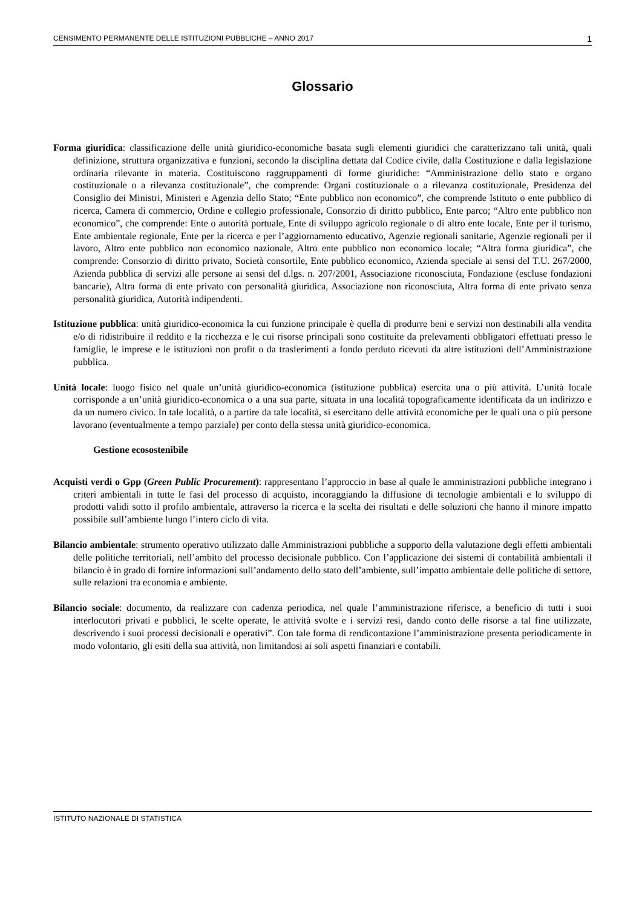CENSIMENTO PERMANENTE DELLE ISTITUZIONI PUBBLICHE – ANNO 2017 1
Glossario
Forma giuridica: classificazione delle unità giuridico-economiche basata sugli elementi giuridici che caratterizzano tali unità, quali definizione, struttura organizzativa e funzioni, secondo la disciplina dettata dal Codice civile, dalla Costituzione e dalla legislazione ordinaria rilevante in materia. Costituiscono raggruppamenti di forme giuridiche: “Amministrazione dello stato e organo costituzionale o a rilevanza costituzionale”, che comprende: Organi costituzionale o a rilevanza costituzionale, Presidenza del Consiglio dei Ministri, Ministeri e Agenzia dello Stato; “Ente pubblico non economico”, che comprende Istituto o ente pubblico di ricerca, Camera di commercio, Ordine e collegio professionale, Consorzio di diritto pubblico, Ente parco; “Altro ente pubblico non economico”, che comprende: Ente o autorità portuale, Ente di sviluppo agricolo regionale o di altro ente locale, Ente per il turismo, Ente ambientale regionale, Ente per la ricerca e per l’aggiornamento educativo, Agenzie regionali sanitarie, Agenzie regionali per il lavoro, Altro ente pubblico non economico nazionale, Altro ente pubblico non economico locale; “Altra forma giuridica”, che comprende: Consorzio di diritto privato, Società consortile, Ente pubblico economico, Azienda speciale ai sensi del T.U. 267/2000, Azienda pubblica di servizi alle persone ai sensi del d.lgs. n. 207/2001, Associazione riconosciuta, Fondazione (escluse fondazioni bancarie), Altra forma di ente privato con personalità giuridica, Associazione non riconosciuta, Altra forma di ente privato senza personalità giuridica, Autorità indipendenti.
Istituzione pubblica: unità giuridico-economica la cui funzione principale è quella di produrre beni e servizi non destinabili alla vendita e/o di ridistribuire il reddito e la ricchezza e le cui risorse principali sono costituite da prelevamenti obbligatori effettuati presso le famiglie, le imprese e le istituzioni non profit o da trasferimenti a fondo perduto ricevuti da altre istituzioni dell’Amministrazione pubblica.
Unità locale: luogo fisico nel quale un’unità giuridico-economica (istituzione pubblica) esercita una o più attività. L’unità locale corrisponde a un’unità giuridico-economica o a una sua parte, situata in una località topograficamente identificata da un indirizzo e da un numero civico. In tale località, o a partire da tale località, si esercitano delle attività economiche per le quali una o più persone lavorano (eventualmente a tempo parziale) per conto della stessa unità giuridico-economica.
Gestione ecosostenibile
Acquisti verdi o Gpp (Green Public Procurement): rappresentano l’approccio in base al quale le amministrazioni pubbliche integrano i criteri ambientali in tutte le fasi del processo di acquisto, incoraggiando la diffusione di tecnologie ambientali e lo sviluppo di prodotti validi sotto il profilo ambientale, attraverso la ricerca e la scelta dei risultati e delle soluzioni che hanno il minore impatto possibile sull’ambiente lungo l’intero ciclo di vita.
Bilancio ambientale: strumento operativo utilizzato dalle Amministrazioni pubbliche a supporto della valutazione degli effetti ambientali delle politiche territoriali, nell’ambito del processo decisionale pubblico. Con l’applicazione dei sistemi di contabilità ambientali il bilancio è in grado di fornire informazioni sull’andamento dello stato dell’ambiente, sull’impatto ambientale delle politiche di settore, sulle relazioni tra economia e ambiente.
Bilancio sociale: documento, da realizzare con cadenza periodica, nel quale l’amministrazione riferisce, a beneficio di tutti i suoi interlocutori privati e pubblici, le scelte operate, le attività svolte e i servizi resi, dando conto delle risorse a tal fine utilizzate, descrivendo i suoi processi decisionali e operativi”. Con tale forma di rendicontazione l’amministrazione presenta periodicamente in modo volontario, gli esiti della sua attività, non limitandosi ai soli aspetti finanziari e contabili.
ISTITUTO NAZIONALE DI STATISTICA